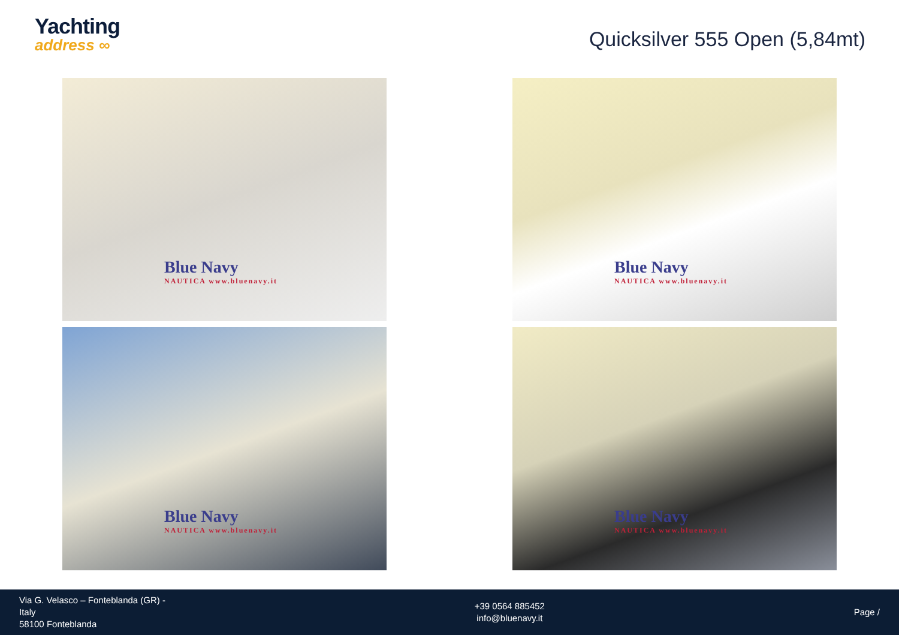Yachting
address ∞
Quicksilver 555 Open (5,84mt)
Blue Navy
NAUTICA www.bluenavy.it
Blue Navy
NAUTICA www.bluenavy.it
Blue Navy
NAUTICA www.bluenavy.it
Blue Navy
NAUTICA www.bluenavy.it
Via G. Velasco – Fonteblanda (GR) -
Italy
58100 Fonteblanda
+39 0564 885452
info@bluenavy.it
Page /